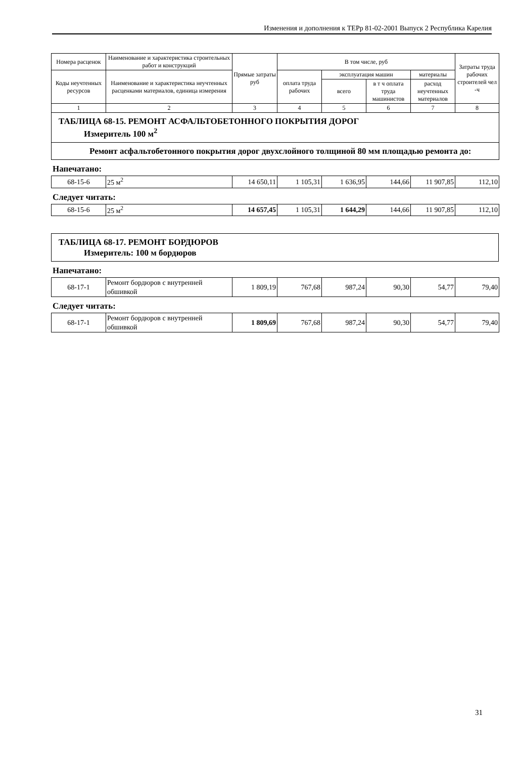Изменения и дополнения к ТЕРр 81-02-2001 Выпуск 2 Республика Карелия
| Номера расценок | Наименование и характеристика строительных работ и конструкций | Прямые затраты руб | В том числе, руб | | | | Затраты труда рабочих строителей чел -ч |
| --- | --- | --- | --- | --- | --- | --- | --- |
| Коды неучтенных ресурсов | Наименование и характеристика неучтенных расценками материалов, единица измерения | | оплата труда рабочих | эксплуатация машин | | материалы | |
| | | | | всего | в т ч оплата труда машинистов | расход неучтенных материалов | |
| 1 | 2 | 3 | 4 | 5 | 6 | 7 | 8 |
| ТАБЛИЦА 68-15. РЕМОНТ АСФАЛЬТОБЕТОННОГО ПОКРЫТИЯ ДОРОГ Измеритель 100 м<sup>2</sup> | | | | | | | |
| Ремонт асфальтобетонного покрытия дорог двухслойного толщиной 80 мм площадью ремонта до: | | | | | | | |
Напечатано:
| 68-15-6 | 25 м<sup>2</sup> | 14 650,11 | 1 105,31 | 1 636,95 | 144,66 | 11 907,85 | 112,10 |
Следует читать:
| 68-15-6 | 25 м<sup>2</sup> | 14 657,45 | 1 105,31 | 1 644,29 | 144,66 | 11 907,85 | 112,10 |
| ТАБЛИЦА 68-17. РЕМОНТ БОРДЮРОВ Измеритель: 100 м бордюров |
Напечатано:
| 68-17-1 | Ремонт бордюров с внутренней обшивкой | 1 809,19 | 767,68 | 987,24 | 90,30 | 54,77 | 79,40 |
Следует читать:
| 68-17-1 | Ремонт бордюров с внутренней обшивкой | 1 809,69 | 767,68 | 987,24 | 90,30 | 54,77 | 79,40 |
31